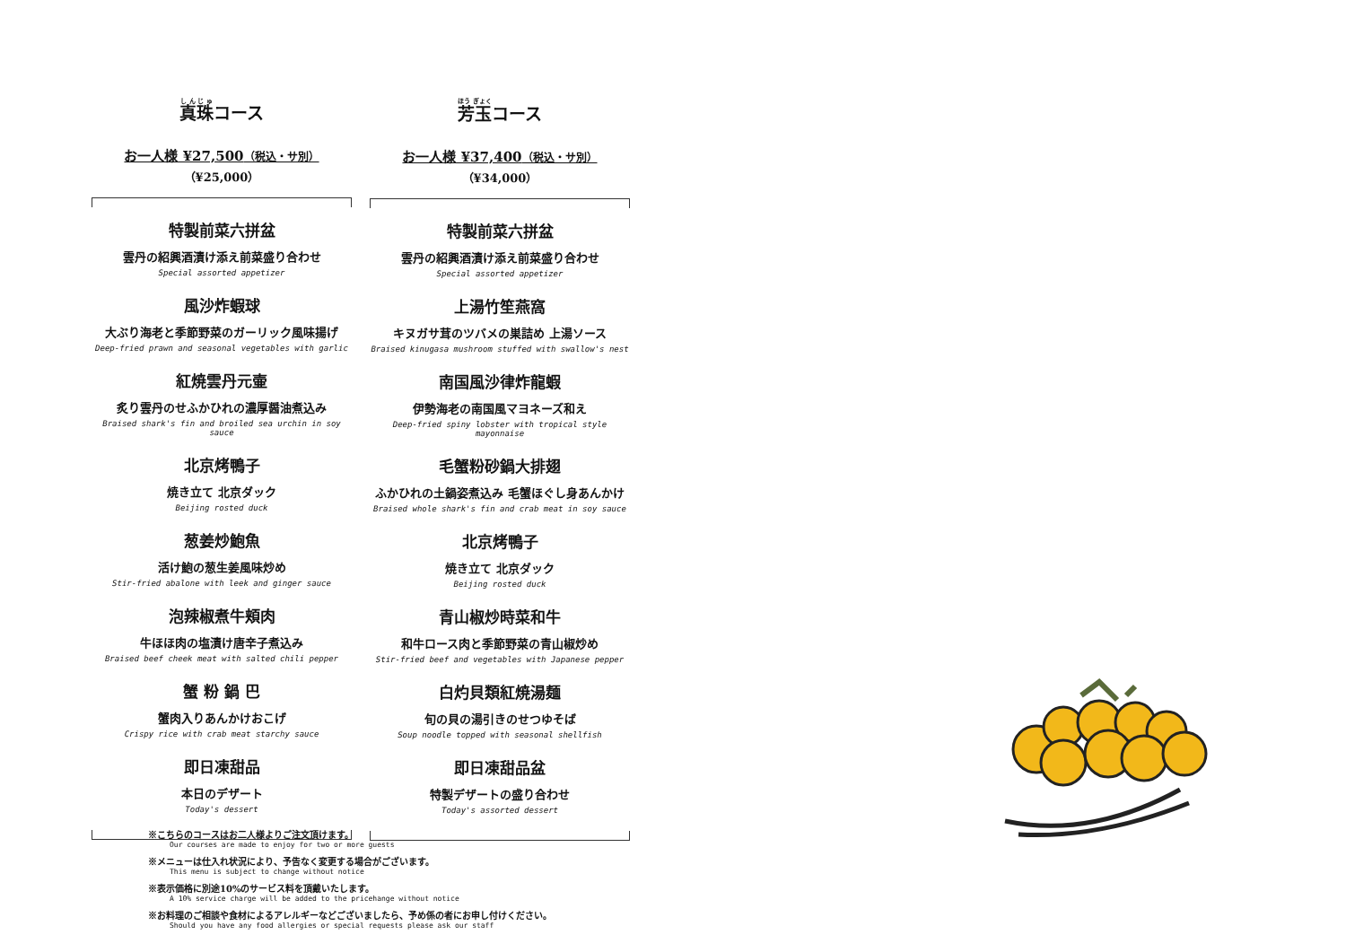真珠コース
お一人様 ¥27,500（税込・サ別）
（¥25,000）
特製前菜六拼盆
雲丹の紹興酒漬け添え前菜盛り合わせ
Special assorted appetizer
風沙炸蝦球
大ぶり海老と季節野菜のガーリック風味揚げ
Deep-fried prawn and seasonal vegetables with garlic
紅焼雲丹元壷
炙り雲丹のせふかひれの濃厚醤油煮込み
Braised shark's fin and broiled sea urchin in soy sauce
北京烤鴨子
焼き立て 北京ダック
Beijing rosted duck
葱姜炒鮑魚
活け鮑の葱生姜風味炒め
Stir-fried abalone with leek and ginger sauce
泡辣椒煮牛頬肉
牛ほほ肉の塩漬け唐辛子煮込み
Braised beef cheek meat with salted chili pepper
蟹 粉 鍋 巴
蟹肉入りあんかけおこげ
Crispy rice with crab meat starchy sauce
即日凍甜品
本日のデザート
Today's dessert
芳玉コース
お一人様 ¥37,400（税込・サ別）
（¥34,000）
特製前菜六拼盆
雲丹の紹興酒漬け添え前菜盛り合わせ
Special assorted appetizer
上湯竹笙燕窩
キヌガサ茸のツバメの巣詰め 上湯ソース
Braised kinugasa mushroom stuffed with swallow's nest
南国風沙律炸龍蝦
伊勢海老の南国風マヨネーズ和え
Deep-fried spiny lobster with tropical style mayonnaise
毛蟹粉砂鍋大排翅
ふかひれの土鍋姿煮込み 毛蟹ほぐし身あんかけ
Braised whole shark's fin and crab meat in soy sauce
北京烤鴨子
焼き立て 北京ダック
Beijing rosted duck
青山椒炒時菜和牛
和牛ロース肉と季節野菜の青山椒炒め
Stir-fried beef and vegetables with Japanese pepper
白灼貝類紅焼湯麺
旬の貝の湯引きのせつゆそば
Soup noodle topped with seasonal shellfish
即日凍甜品盆
特製デザートの盛り合わせ
Today's assorted dessert
※こちらのコースはお二人様よりご注文頂けます。
Our courses are made to enjoy for two or more guests
※メニューは仕入れ状況により、予告なく変更する場合がございます。
This menu is subject to change without notice
※表示価格に別途10%のサービス料を頂戴いたします。
A 10% service charge will be added to the pricehange without notice
※お料理のご相談や食材によるアレルギーなどございましたら、予め係の者にお申し付けください。
Should you have any food allergies or special requests please ask our staff